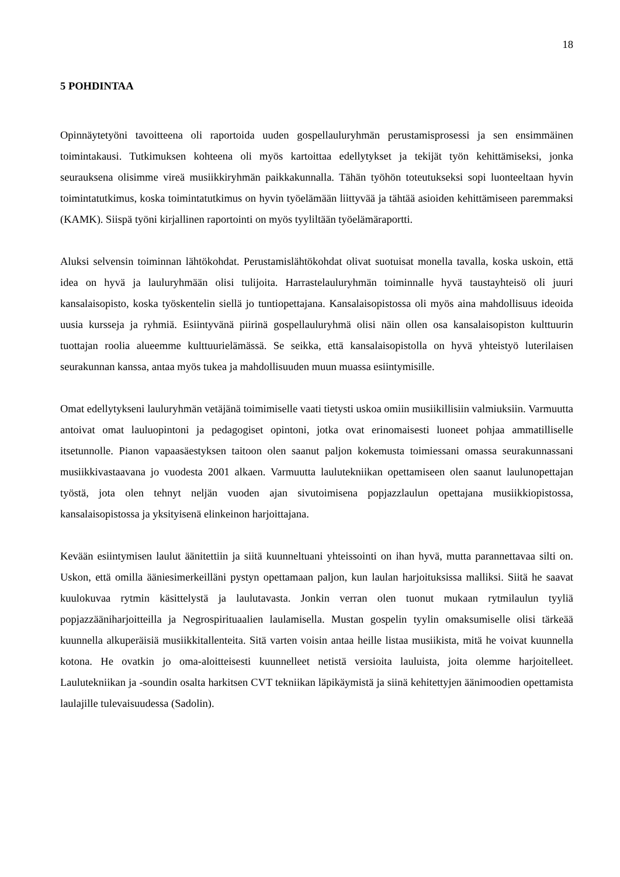18
5 POHDINTAA
Opinnäytetyöni tavoitteena oli raportoida uuden gospellauluryhmän perustamisprosessi ja sen ensimmäinen toimintakausi. Tutkimuksen kohteena oli myös kartoittaa edellytykset ja tekijät työn kehittämiseksi, jonka seurauksena olisimme vireä musiikkiryhmän paikkakunnalla. Tähän työhön toteutukseksi sopi luonteeltaan hyvin toimintatutkimus, koska toimintatutkimus on hyvin työelämään liittyvää ja tähtää asioiden kehittämiseen paremmaksi (KAMK). Siispä työni kirjallinen raportointi on myös tyyliltään työelämäraportti.
Aluksi selvensin toiminnan lähtökohdat. Perustamislähtökohdat olivat suotuisat monella tavalla, koska uskoin, että idea on hyvä ja lauluryhmään olisi tulijoita. Harrastelauluryhmän toiminnalle hyvä taustayhteisö oli juuri kansalaisopisto, koska työskentelin siellä jo tuntiopettajana. Kansalaisopistossa oli myös aina mahdollisuus ideoida uusia kursseja ja ryhmiä. Esiintyvänä piirinä gospellauluryhmä olisi näin ollen osa kansalaisopiston kulttuurin tuottajan roolia alueemme kulttuurielämässä. Se seikka, että kansalaisopistolla on hyvä yhteistyö luterilaisen seurakunnan kanssa, antaa myös tukea ja mahdollisuuden muun muassa esiintymisille.
Omat edellytykseni lauluryhmän vetäjänä toimimiselle vaati tietysti uskoa omiin musiikillisiin valmiuksiin. Varmuutta antoivat omat lauluopintoni ja pedagogiset opintoni, jotka ovat erinomaisesti luoneet pohjaa ammatilliselle itsetunnolle. Pianon vapaasäestyksen taitoon olen saanut paljon kokemusta toimiessani omassa seurakunnassani musiikkivastaavana jo vuodesta 2001 alkaen. Varmuutta laulutekniikan opettamiseen olen saanut laulunopettajan työstä, jota olen tehnyt neljän vuoden ajan sivutoimisena popjazzlaulun opettajana musiikkiopistossa, kansalaisopistossa ja yksityisenä elinkeinon harjoittajana.
Kevään esiintymisen laulut äänitettiin ja siitä kuunneltuani yhteissointi on ihan hyvä, mutta parannettavaa silti on. Uskon, että omilla ääniesimerkeilläni pystyn opettamaan paljon, kun laulan harjoituksissa malliksi. Siitä he saavat kuulokuvaa rytmin käsittelystä ja laulutavasta. Jonkin verran olen tuonut mukaan rytmilaulun tyyliä popjazzääniharjoitteilla ja Negrospirituaalien laulamisella. Mustan gospelin tyylin omaksumiselle olisi tärkeää kuunnella alkuperäisiä musiikkitallenteita. Sitä varten voisin antaa heille listaa musiikista, mitä he voivat kuunnella kotona. He ovatkin jo oma-aloitteisesti kuunnelleet netistä versioita lauluista, joita olemme harjoitelleet. Laulutekniikan ja -soundin osalta harkitsen CVT tekniikan läpikäymistä ja siinä kehitettyjen äänimoodien opettamista laulajille tulevaisuudessa (Sadolin).